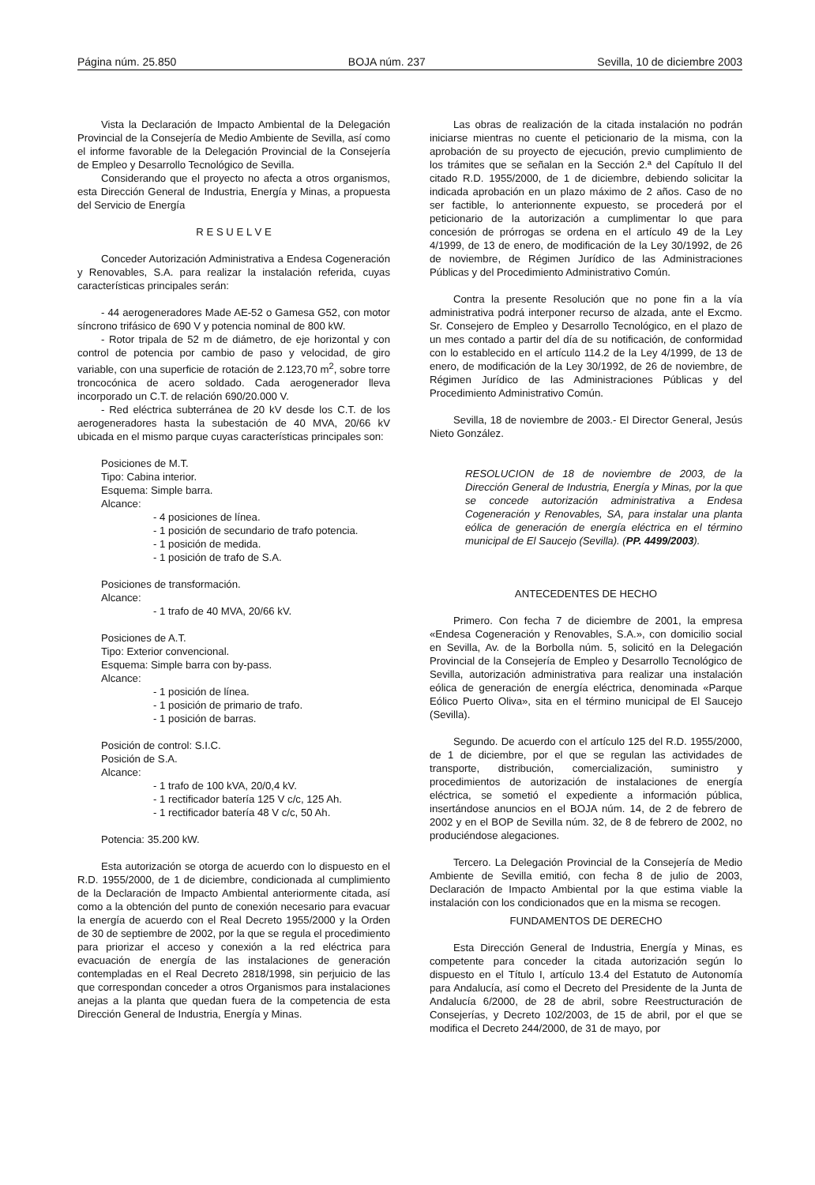Página núm. 25.850 BOJA núm. 237 Sevilla, 10 de diciembre 2003
Vista la Declaración de Impacto Ambiental de la Delegación Provincial de la Consejería de Medio Ambiente de Sevilla, así como el informe favorable de la Delegación Provincial de la Consejería de Empleo y Desarrollo Tecnológico de Sevilla.
Considerando que el proyecto no afecta a otros organismos, esta Dirección General de Industria, Energía y Minas, a propuesta del Servicio de Energía
R E S U E L V E
Conceder Autorización Administrativa a Endesa Cogeneración y Renovables, S.A. para realizar la instalación referida, cuyas características principales serán:
- 44 aerogeneradores Made AE-52 o Gamesa G52, con motor síncrono trifásico de 690 V y potencia nominal de 800 kW.
- Rotor tripala de 52 m de diámetro, de eje horizontal y con control de potencia por cambio de paso y velocidad, de giro variable, con una superficie de rotación de 2.123,70 m<sup>2</sup>, sobre torre troncocónica de acero soldado. Cada aerogenerador lleva incorporado un C.T. de relación 690/20.000 V.
- Red eléctrica subterránea de 20 kV desde los C.T. de los aerogeneradores hasta la subestación de 40 MVA, 20/66 kV ubicada en el mismo parque cuyas características principales son:
Posiciones de M.T.
Tipo: Cabina interior.
Esquema: Simple barra.
Alcance:
- 4 posiciones de línea.
- 1 posición de secundario de trafo potencia.
- 1 posición de medida.
- 1 posición de trafo de S.A.
Posiciones de transformación.
Alcance:
- 1 trafo de 40 MVA, 20/66 kV.
Posiciones de A.T.
Tipo: Exterior convencional.
Esquema: Simple barra con by-pass.
Alcance:
- 1 posición de línea.
- 1 posición de primario de trafo.
- 1 posición de barras.
Posición de control: S.I.C.
Posición de S.A.
Alcance:
- 1 trafo de 100 kVA, 20/0,4 kV.
- 1 rectificador batería 125 V c/c, 125 Ah.
- 1 rectificador batería 48 V c/c, 50 Ah.
Potencia: 35.200 kW.
Esta autorización se otorga de acuerdo con lo dispuesto en el R.D. 1955/2000, de 1 de diciembre, condicionada al cumplimiento de la Declaración de Impacto Ambiental anteriormente citada, así como a la obtención del punto de conexión necesario para evacuar la energía de acuerdo con el Real Decreto 1955/2000 y la Orden de 30 de septiembre de 2002, por la que se regula el procedimiento para priorizar el acceso y conexión a la red eléctrica para evacuación de energía de las instalaciones de generación contempladas en el Real Decreto 2818/1998, sin perjuicio de las que correspondan conceder a otros Organismos para instalaciones anejas a la planta que quedan fuera de la competencia de esta Dirección General de Industria, Energía y Minas.
Las obras de realización de la citada instalación no podrán iniciarse mientras no cuente el peticionario de la misma, con la aprobación de su proyecto de ejecución, previo cumplimiento de los trámites que se señalan en la Sección 2.ª del Capítulo II del citado R.D. 1955/2000, de 1 de diciembre, debiendo solicitar la indicada aprobación en un plazo máximo de 2 años. Caso de no ser factible, lo anterionnente expuesto, se procederá por el peticionario de la autorización a cumplimentar lo que para concesión de prórrogas se ordena en el artículo 49 de la Ley 4/1999, de 13 de enero, de modificación de la Ley 30/1992, de 26 de noviembre, de Régimen Jurídico de las Administraciones Públicas y del Procedimiento Administrativo Común.
Contra la presente Resolución que no pone fin a la vía administrativa podrá interponer recurso de alzada, ante el Excmo. Sr. Consejero de Empleo y Desarrollo Tecnológico, en el plazo de un mes contado a partir del día de su notificación, de conformidad con lo establecido en el artículo 114.2 de la Ley 4/1999, de 13 de enero, de modificación de la Ley 30/1992, de 26 de noviembre, de Régimen Jurídico de las Administraciones Públicas y del Procedimiento Administrativo Común.
Sevilla, 18 de noviembre de 2003.- El Director General, Jesús Nieto González.
RESOLUCION de 18 de noviembre de 2003, de la Dirección General de Industria, Energía y Minas, por la que se concede autorización administrativa a Endesa Cogeneración y Renovables, SA, para instalar una planta eólica de generación de energía eléctrica en el término municipal de El Saucejo (Sevilla). (PP. 4499/2003).
ANTECEDENTES DE HECHO
Primero. Con fecha 7 de diciembre de 2001, la empresa «Endesa Cogeneración y Renovables, S.A.», con domicilio social en Sevilla, Av. de la Borbolla núm. 5, solicitó en la Delegación Provincial de la Consejería de Empleo y Desarrollo Tecnológico de Sevilla, autorización administrativa para realizar una instalación eólica de generación de energía eléctrica, denominada «Parque Eólico Puerto Oliva», sita en el término municipal de El Saucejo (Sevilla).
Segundo. De acuerdo con el artículo 125 del R.D. 1955/2000, de 1 de diciembre, por el que se regulan las actividades de transporte, distribución, comercialización, suministro y procedimientos de autorización de instalaciones de energía eléctrica, se sometió el expediente a información pública, insertándose anuncios en el BOJA núm. 14, de 2 de febrero de 2002 y en el BOP de Sevilla núm. 32, de 8 de febrero de 2002, no produciéndose alegaciones.
Tercero. La Delegación Provincial de la Consejería de Medio Ambiente de Sevilla emitió, con fecha 8 de julio de 2003, Declaración de Impacto Ambiental por la que estima viable la instalación con los condicionados que en la misma se recogen.
FUNDAMENTOS DE DERECHO
Esta Dirección General de Industria, Energía y Minas, es competente para conceder la citada autorización según lo dispuesto en el Título I, artículo 13.4 del Estatuto de Autonomía para Andalucía, así como el Decreto del Presidente de la Junta de Andalucía 6/2000, de 28 de abril, sobre Reestructuración de Consejerías, y Decreto 102/2003, de 15 de abril, por el que se modifica el Decreto 244/2000, de 31 de mayo, por